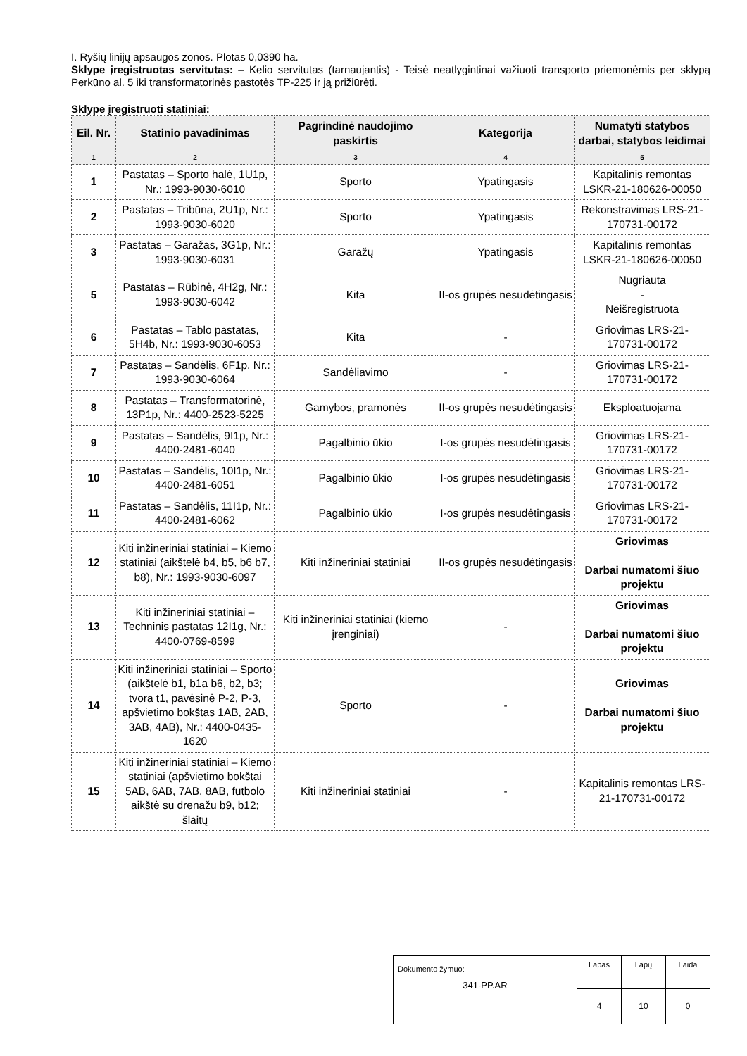I. Ryšių linijų apsaugos zonos. Plotas 0,0390 ha.
Sklype įregistruotas servitutas: – Kelio servitutas (tarnaujantis) - Teisė neatlygintinai važiuoti transporto priemonėmis per sklypą Perkūno al. 5 iki transformatorinės pastotės TP-225 ir ją prižiūrėti.
Sklype įregistruoti statiniai:
| Eil. Nr. | Statinio pavadinimas | Pagrindinė naudojimo paskirtis | Kategorija | Numatyti statybos darbai, statybos leidimai |
| --- | --- | --- | --- | --- |
| 1 | 2 | 3 | 4 | 5 |
| 1 | Pastatas – Sporto halė, 1U1p, Nr.: 1993-9030-6010 | Sporto | Ypatingasis | Kapitalinis remontas LSKR-21-180626-00050 |
| 2 | Pastatas – Tribūna, 2U1p, Nr.: 1993-9030-6020 | Sporto | Ypatingasis | Rekonstravimas LRS-21-170731-00172 |
| 3 | Pastatas – Garažas, 3G1p, Nr.: 1993-9030-6031 | Garažų | Ypatingasis | Kapitalinis remontas LSKR-21-180626-00050 |
| 5 | Pastatas – Rūbinė, 4H2g, Nr.: 1993-9030-6042 | Kita | II-os grupės nesudėtingasis | Nugriauta - Neišregistruota |
| 6 | Pastatas – Tablo pastatas, 5H4b, Nr.: 1993-9030-6053 | Kita | - | Griovimas LRS-21-170731-00172 |
| 7 | Pastatas – Sandėlis, 6F1p, Nr.: 1993-9030-6064 | Sandėliavimo | - | Griovimas LRS-21-170731-00172 |
| 8 | Pastatas – Transformatorinė, 13P1p, Nr.: 4400-2523-5225 | Gamybos, pramonės | II-os grupės nesudėtingasis | Eksploatuojama |
| 9 | Pastatas – Sandėlis, 9I1p, Nr.: 4400-2481-6040 | Pagalbinio ūkio | I-os grupės nesudėtingasis | Griovimas LRS-21-170731-00172 |
| 10 | Pastatas – Sandėlis, 10I1p, Nr.: 4400-2481-6051 | Pagalbinio ūkio | I-os grupės nesudėtingasis | Griovimas LRS-21-170731-00172 |
| 11 | Pastatas – Sandėlis, 11I1p, Nr.: 4400-2481-6062 | Pagalbinio ūkio | I-os grupės nesudėtingasis | Griovimas LRS-21-170731-00172 |
| 12 | Kiti inžineriniai statiniai – Kiemo statiniai (aikštelė b4, b5, b6 b7, b8), Nr.: 1993-9030-6097 | Kiti inžineriniai statiniai | II-os grupės nesudėtingasis | Griovimas Darbai numatomi šiuo projektu |
| 13 | Kiti inžineriniai statiniai – Techninis pastatas 12I1g, Nr.: 4400-0769-8599 | Kiti inžineriniai statiniai (kiemo įrenginiai) | - | Griovimas Darbai numatomi šiuo projektu |
| 14 | Kiti inžineriniai statiniai – Sporto (aikštelė b1, b1a b6, b2, b3; tvora t1, pavėsinė P-2, P-3, apšvietimo bokštas 1AB, 2AB, 3AB, 4AB), Nr.: 4400-0435-1620 | Sporto | - | Griovimas Darbai numatomi šiuo projektu |
| 15 | Kiti inžineriniai statiniai – Kiemo statiniai (apšvietimo bokštai 5AB, 6AB, 7AB, 8AB, futbolo aikštė su drenažu b9, b12; šlaitų | Kiti inžineriniai statiniai | - | Kapitalinis remontas LRS-21-170731-00172 |
| Dokumento žymuo: 341-PP.AR | Lapas | Lapų | Laida |
| | 4 | 10 | 0 |